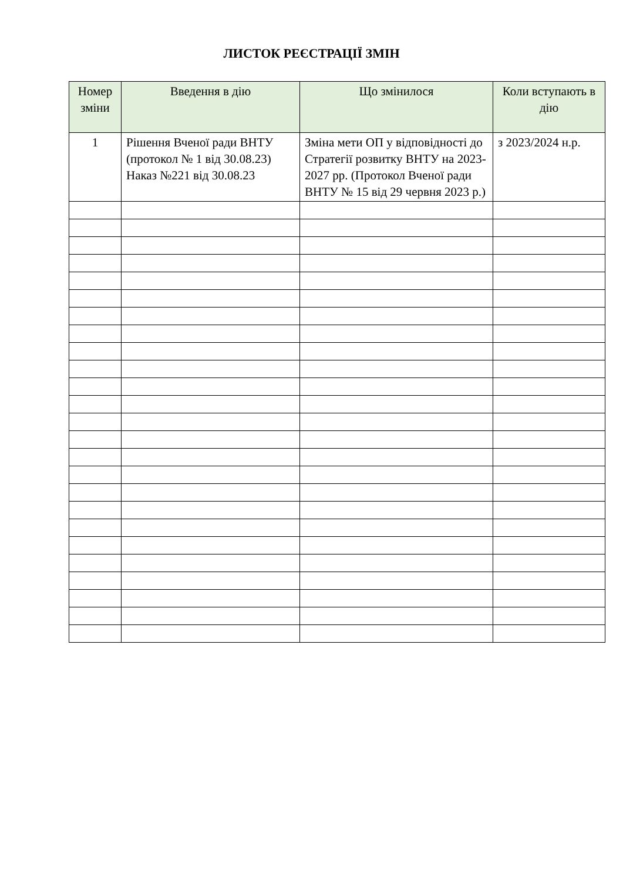ЛИСТОК РЕЄСТРАЦІЇ ЗМІН
| Номер зміни | Введення в дію | Що змінилося | Коли вступають в дію |
| --- | --- | --- | --- |
| 1 | Рішення Вченої ради ВНТУ (протокол № 1 від 30.08.23) Наказ №221 від 30.08.23 | Зміна мети ОП у відповідності до Стратегії розвитку ВНТУ на 2023-2027 рр. (Протокол Вченої ради ВНТУ № 15 від 29 червня 2023 р.) | з 2023/2024 н.р. |